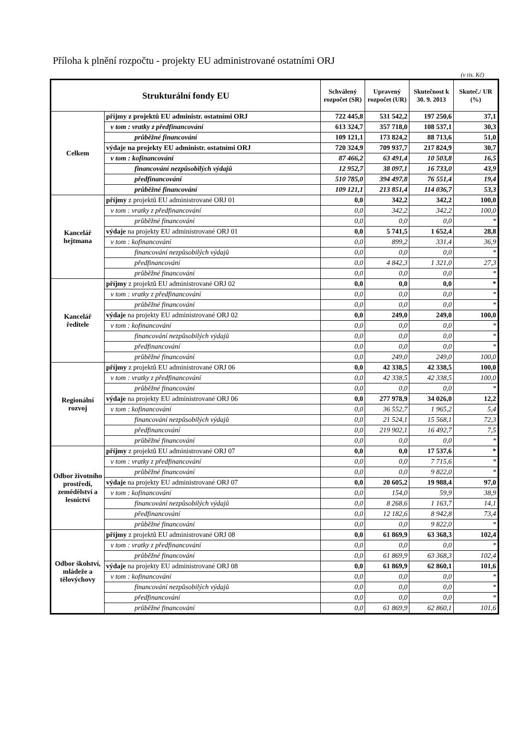Příloha k plnění rozpočtu - projekty EU administrované ostatními ORJ
(v tis. Kč)
| Strukturální fondy EU | | Schválený rozpočet (SR) | Upravený rozpočet (UR) | Skutečnost k 30. 9. 2013 | Skuteč./ UR (%) |
| --- | --- | --- | --- | --- | --- |
| Celkem | příjmy z projektů EU administr. ostatními ORJ | 722 445,8 | 531 542,2 | 197 250,6 | 37,1 |
| | v tom : vratky z předfinancování | 613 324,7 | 357 718,0 | 108 537,1 | 30,3 |
| | průběžné financování | 109 121,1 | 173 824,2 | 88 713,6 | 51,0 |
| | výdaje na projekty EU administr. ostatními ORJ | 720 324,9 | 709 937,7 | 217 824,9 | 30,7 |
| | v tom : kofinancování | 87 466,2 | 63 491,4 | 10 503,8 | 16,5 |
| | financování nezpůsobilých výdajů | 12 952,7 | 38 097,1 | 16 733,0 | 43,9 |
| | předfinancování | 510 785,0 | 394 497,8 | 76 551,4 | 19,4 |
| | průběžné financování | 109 121,1 | 213 851,4 | 114 036,7 | 53,3 |
| Kancelář hejtmana | příjmy z projektů EU administrované ORJ 01 | 0,0 | 342,2 | 342,2 | 100,0 |
| | v tom : vratky z předfinancování | 0,0 | 342,2 | 342,2 | 100,0 |
| | průběžné financování | 0,0 | 0,0 | 0,0 | * |
| | výdaje na projekty EU administrované ORJ 01 | 0,0 | 5 741,5 | 1 652,4 | 28,8 |
| | v tom : kofinancování | 0,0 | 899,2 | 331,4 | 36,9 |
| | financování nezpůsobilých výdajů | 0,0 | 0,0 | 0,0 | * |
| | předfinancování | 0,0 | 4 842,3 | 1 321,0 | 27,3 |
| | průběžné financování | 0,0 | 0,0 | 0,0 | * |
| Kancelář ředitele | příjmy z projektů EU administrované ORJ 02 | 0,0 | 0,0 | 0,0 | * |
| | v tom : vratky z předfinancování | 0,0 | 0,0 | 0,0 | * |
| | průběžné financování | 0,0 | 0,0 | 0,0 | * |
| | výdaje na projekty EU administrované ORJ 02 | 0,0 | 249,0 | 249,0 | 100,0 |
| | v tom : kofinancování | 0,0 | 0,0 | 0,0 | * |
| | financování nezpůsobilých výdajů | 0,0 | 0,0 | 0,0 | * |
| | předfinancování | 0,0 | 0,0 | 0,0 | * |
| | průběžné financování | 0,0 | 249,0 | 249,0 | 100,0 |
| Regionální rozvoj | příjmy z projektů EU administrované ORJ 06 | 0,0 | 42 338,5 | 42 338,5 | 100,0 |
| | v tom : vratky z předfinancování | 0,0 | 42 338,5 | 42 338,5 | 100,0 |
| | průběžné financování | 0,0 | 0,0 | 0,0 | * |
| | výdaje na projekty EU administrované ORJ 06 | 0,0 | 277 978,9 | 34 026,0 | 12,2 |
| | v tom : kofinancování | 0,0 | 36 552,7 | 1 965,2 | 5,4 |
| | financování nezpůsobilých výdajů | 0,0 | 21 524,1 | 15 568,1 | 72,3 |
| | předfinancování | 0,0 | 219 902,1 | 16 492,7 | 7,5 |
| | průběžné financování | 0,0 | 0,0 | 0,0 | * |
| Odbor životního prostředí, zemědělství a lesnictví | příjmy z projektů EU administrované ORJ 07 | 0,0 | 0,0 | 17 537,6 | * |
| | v tom : vratky z předfinancování | 0,0 | 0,0 | 7 715,6 | * |
| | průběžné financování | 0,0 | 0,0 | 9 822,0 | * |
| | výdaje na projekty EU administrované ORJ 07 | 0,0 | 20 605,2 | 19 988,4 | 97,0 |
| | v tom : kofinancování | 0,0 | 154,0 | 59,9 | 38,9 |
| | financování nezpůsobilých výdajů | 0,0 | 8 268,6 | 1 163,7 | 14,1 |
| | předfinancování | 0,0 | 12 182,6 | 8 942,8 | 73,4 |
| | průběžné financování | 0,0 | 0,0 | 9 822,0 | * |
| Odbor školství, mládeže a tělovýchovy | příjmy z projektů EU administrované ORJ 08 | 0,0 | 61 869,9 | 63 368,3 | 102,4 |
| | v tom : vratky z předfinancování | 0,0 | 0,0 | 0,0 | * |
| | průběžné financování | 0,0 | 61 869,9 | 63 368,3 | 102,4 |
| | výdaje na projekty EU administrované ORJ 08 | 0,0 | 61 869,9 | 62 860,1 | 101,6 |
| | v tom : kofinancování | 0,0 | 0,0 | 0,0 | * |
| | financování nezpůsobilých výdajů | 0,0 | 0,0 | 0,0 | * |
| | předfinancování | 0,0 | 0,0 | 0,0 | * |
| | průběžné financování | 0,0 | 61 869,9 | 62 860,1 | 101,6 |